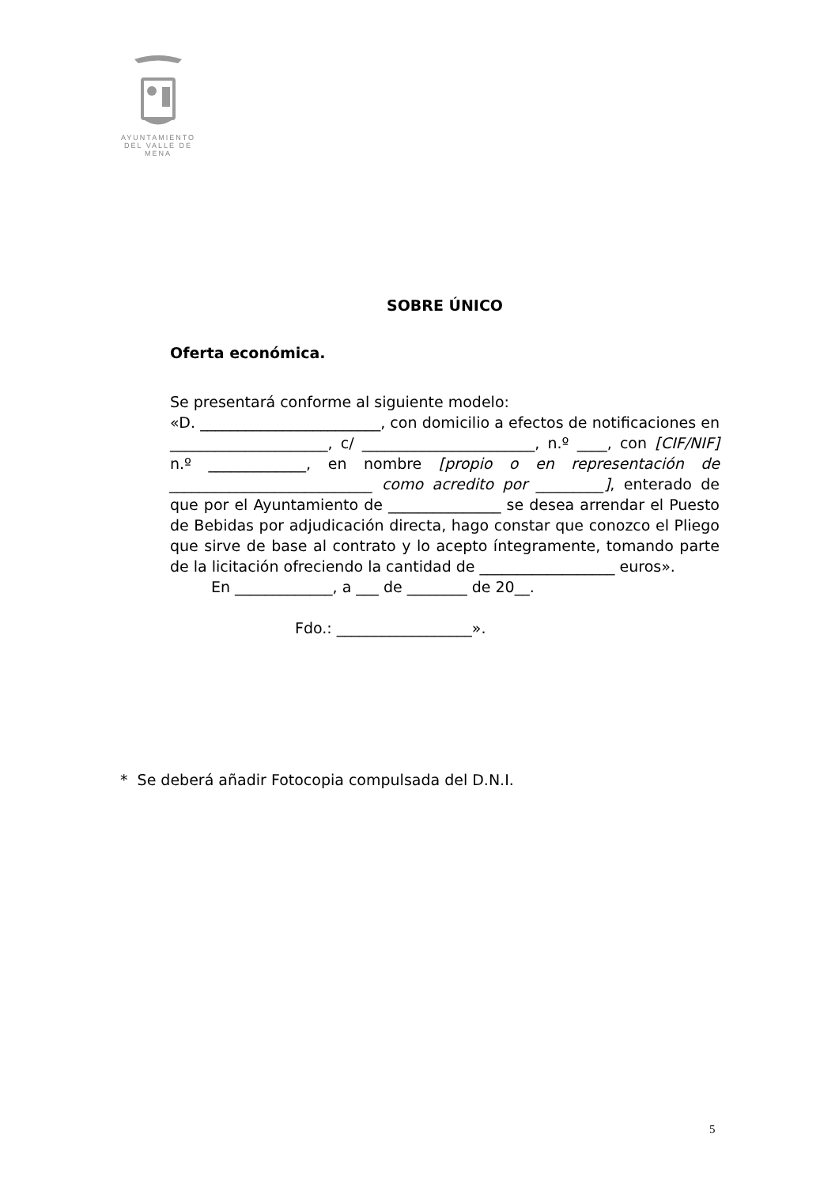AYUNTAMIENTO
DEL VALLE DE MENA
SOBRE ÚNICO
Oferta económica.
Se presentará conforme al siguiente modelo:
«D. ________________________, con domicilio a efectos de notificaciones en _____________________, c/ _______________________, n.º ____, con [CIF/NIF] n.º _____________, en nombre [propio o en representación de ___________________________ como acredito por _________], enterado de que por el Ayuntamiento de _______________ se desea arrendar el Puesto de Bebidas por adjudicación directa, hago constar que conozco el Pliego que sirve de base al contrato y lo acepto íntegramente, tomando parte de la licitación ofreciendo la cantidad de __________________ euros».
En _____________, a ___ de ________ de 20__.
Fdo.: __________________».
* Se deberá añadir Fotocopia compulsada del D.N.I.
5